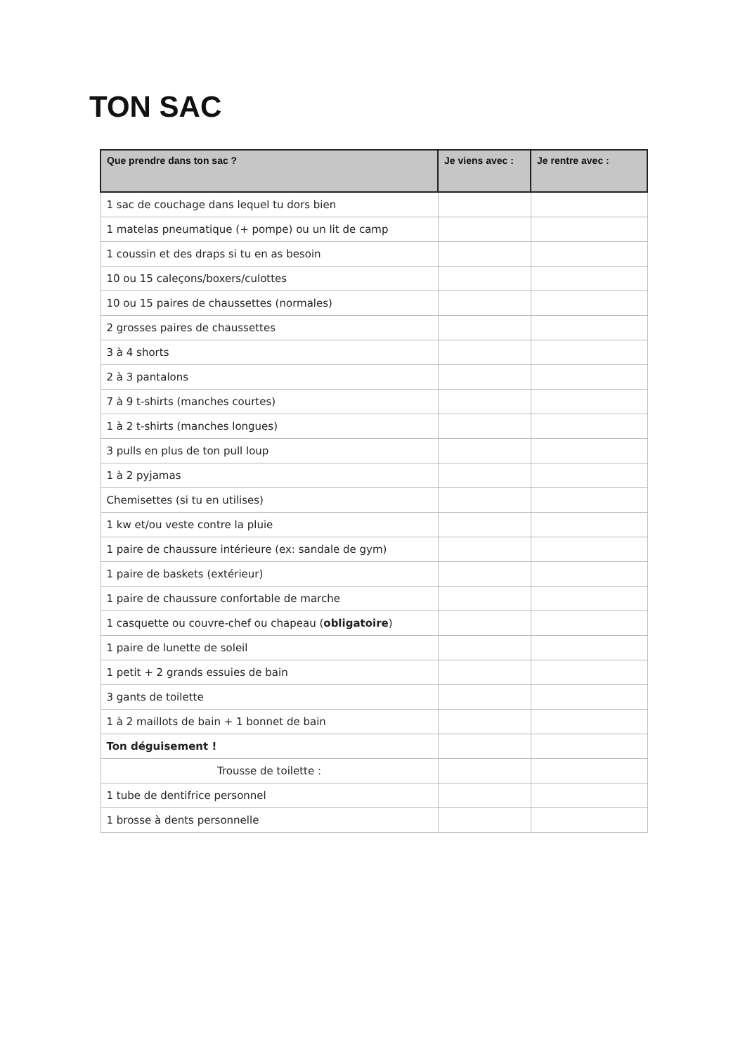TON SAC
| Que prendre dans ton sac ? | Je viens avec : | Je rentre avec : |
| --- | --- | --- |
| 1 sac de couchage dans lequel tu dors bien | | |
| 1 matelas pneumatique (+ pompe) ou un lit de camp | | |
| 1 coussin et des draps si tu en as besoin | | |
| 10 ou 15 caleçons/boxers/culottes | | |
| 10 ou 15 paires de chaussettes (normales) | | |
| 2 grosses paires de chaussettes | | |
| 3 à 4 shorts | | |
| 2 à 3 pantalons | | |
| 7 à 9 t-shirts (manches courtes) | | |
| 1 à 2 t-shirts (manches longues) | | |
| 3 pulls en plus de ton pull loup | | |
| 1 à 2 pyjamas | | |
| Chemisettes (si tu en utilises) | | |
| 1 kw et/ou veste contre la pluie | | |
| 1 paire de chaussure intérieure (ex: sandale de gym) | | |
| 1 paire de baskets (extérieur) | | |
| 1 paire de chaussure confortable de marche | | |
| 1 casquette ou couvre-chef ou chapeau ( obligatoire ) | | |
| 1 paire de lunette de soleil | | |
| 1 petit + 2 grands essuies de bain | | |
| 3 gants de toilette | | |
| 1 à 2 maillots de bain + 1 bonnet de bain | | |
| Ton déguisement ! | | |
| Trousse de toilette : | | |
| 1 tube de dentifrice personnel | | |
| 1 brosse à dents personnelle | | |